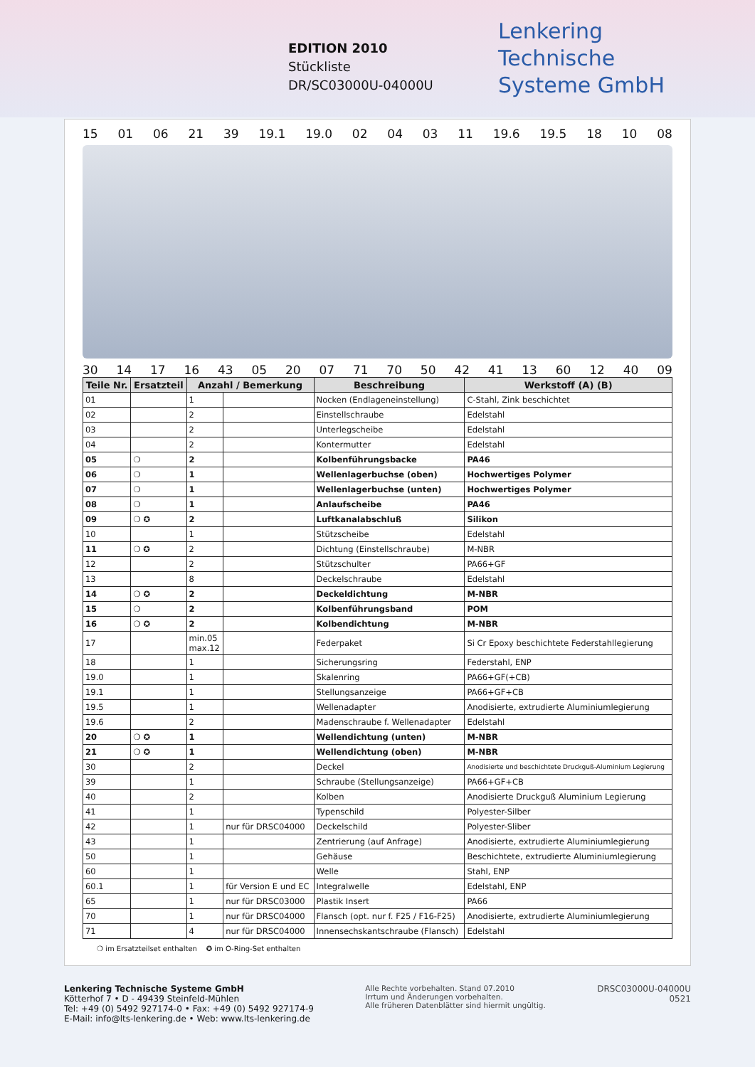EDITION 2010
Stückliste
DR/SC03000U-04000U
Lenkering
Technische
Systeme GmbH
15 01 06 21 39 19.1 19.0 02 04 03 11 19.6 19.5 18 10 08
30 14 17 16 43 05 20 07 71 70 50 42 41 13 60 12 40 09
| Teile Nr. | Ersatzteil | Anzahl / Bemerkung | | Beschreibung | Werkstoff (A) (B) |
| --- | --- | --- | --- | --- | --- |
| 01 | | 1 | | Nocken (Endlageneinstellung) | C-Stahl, Zink beschichtet |
| 02 | | 2 | | Einstellschraube | Edelstahl |
| 03 | | 2 | | Unterlegscheibe | Edelstahl |
| 04 | | 2 | | Kontermutter | Edelstahl |
| 05 | ❍ | 2 | | Kolbenführungsbacke | PA46 |
| 06 | ❍ | 1 | | Wellenlagerbuchse (oben) | Hochwertiges Polymer |
| 07 | ❍ | 1 | | Wellenlagerbuchse (unten) | Hochwertiges Polymer |
| 08 | ❍ | 1 | | Anlaufscheibe | PA46 |
| 09 | ❍ ✪ | 2 | | Luftkanalabschluß | Silikon |
| 10 | | 1 | | Stützscheibe | Edelstahl |
| 11 | ❍ ✪ | 2 | | Dichtung (Einstellschraube) | M-NBR |
| 12 | | 2 | | Stützschulter | PA66+GF |
| 13 | | 8 | | Deckelschraube | Edelstahl |
| 14 | ❍ ✪ | 2 | | Deckeldichtung | M-NBR |
| 15 | ❍ | 2 | | Kolbenführungsband | POM |
| 16 | ❍ ✪ | 2 | | Kolbendichtung | M-NBR |
| 17 | | min.05 max.12 | | Federpaket | Si Cr Epoxy beschichtete Federstahllegierung |
| 18 | | 1 | | Sicherungsring | Federstahl, ENP |
| 19.0 | | 1 | | Skalenring | PA66+GF(+CB) |
| 19.1 | | 1 | | Stellungsanzeige | PA66+GF+CB |
| 19.5 | | 1 | | Wellenadapter | Anodisierte, extrudierte Aluminiumlegierung |
| 19.6 | | 2 | | Madenschraube f. Wellenadapter | Edelstahl |
| 20 | ❍ ✪ | 1 | | Wellendichtung (unten) | M-NBR |
| 21 | ❍ ✪ | 1 | | Wellendichtung (oben) | M-NBR |
| 30 | | 2 | | Deckel | Anodisierte und beschichtete Druckguß-Aluminium Legierung |
| 39 | | 1 | | Schraube (Stellungsanzeige) | PA66+GF+CB |
| 40 | | 2 | | Kolben | Anodisierte Druckguß Aluminium Legierung |
| 41 | | 1 | | Typenschild | Polyester-Silber |
| 42 | | 1 | nur für DRSC04000 | Deckelschild | Polyester-Sliber |
| 43 | | 1 | | Zentrierung (auf Anfrage) | Anodisierte, extrudierte Aluminiumlegierung |
| 50 | | 1 | | Gehäuse | Beschichtete, extrudierte Aluminiumlegierung |
| 60 | | 1 | | Welle | Stahl, ENP |
| 60.1 | | 1 | für Version E und EC | Integralwelle | Edelstahl, ENP |
| 65 | | 1 | nur für DRSC03000 | Plastik Insert | PA66 |
| 70 | | 1 | nur für DRSC04000 | Flansch (opt. nur f. F25 / F16-F25) | Anodisierte, extrudierte Aluminiumlegierung |
| 71 | | 4 | nur für DRSC04000 | Innensechskantschraube (Flansch) | Edelstahl |
❍ im Ersatzteilset enthalten ✪ im O-Ring-Set enthalten
Lenkering Technische Systeme GmbH
Kötterhof 7 • D - 49439 Steinfeld-Mühlen
Tel: +49 (0) 5492 927174-0 • Fax: +49 (0) 5492 927174-9
E-Mail: info@lts-lenkering.de • Web: www.lts-lenkering.de
Alle Rechte vorbehalten. Stand 07.2010
Irrtum und Änderungen vorbehalten.
Alle früheren Datenblätter sind hiermit ungültig.
DRSC03000U-04000U
0521